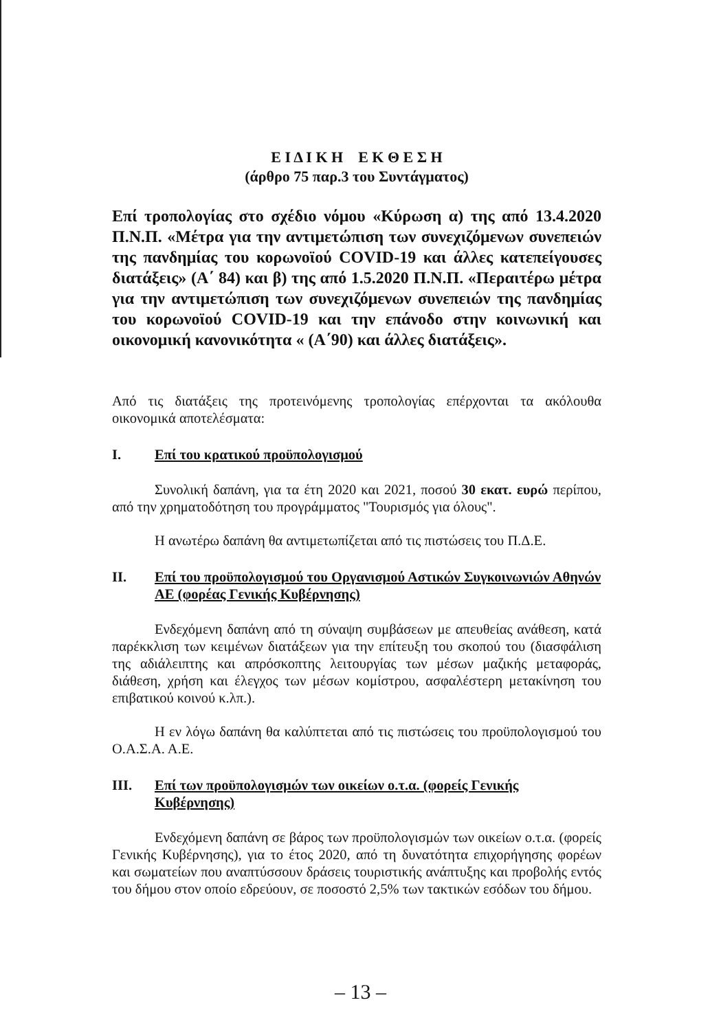Ε Ι Δ Ι Κ Η Ε Κ Θ Ε Σ Η
(άρθρο 75 παρ.3 του Συντάγματος)
Επί τροπολογίας στο σχέδιο νόμου «Κύρωση α) της από 13.4.2020 Π.Ν.Π. «Μέτρα για την αντιμετώπιση των συνεχιζόμενων συνεπειών της πανδημίας του κορωνοϊού COVID-19 και άλλες κατεπείγουσες διατάξεις» (Α΄ 84) και β) της από 1.5.2020 Π.Ν.Π. «Περαιτέρω μέτρα για την αντιμετώπιση των συνεχιζόμενων συνεπειών της πανδημίας του κορωνοϊού COVID-19 και την επάνοδο στην κοινωνική και οικονομική κανονικότητα « (Α΄90) και άλλες διατάξεις».
Από τις διατάξεις της προτεινόμενης τροπολογίας επέρχονται τα ακόλουθα οικονομικά αποτελέσματα:
I. Επί του κρατικού προϋπολογισμού
Συνολική δαπάνη, για τα έτη 2020 και 2021, ποσού 30 εκατ. ευρώ περίπου, από την χρηματοδότηση του προγράμματος "Τουρισμός για όλους".
Η ανωτέρω δαπάνη θα αντιμετωπίζεται από τις πιστώσεις του Π.Δ.Ε.
II. Επί του προϋπολογισμού του Οργανισμού Αστικών Συγκοινωνιών Αθηνών ΑΕ (φορέας Γενικής Κυβέρνησης)
Ενδεχόμενη δαπάνη από τη σύναψη συμβάσεων με απευθείας ανάθεση, κατά παρέκκλιση των κειμένων διατάξεων για την επίτευξη του σκοπού του (διασφάλιση της αδιάλειπτης και απρόσκοπτης λειτουργίας των μέσων μαζικής μεταφοράς, διάθεση, χρήση και έλεγχος των μέσων κομίστρου, ασφαλέστερη μετακίνηση του επιβατικού κοινού κ.λπ.).
Η εν λόγω δαπάνη θα καλύπτεται από τις πιστώσεις του προϋπολογισμού του Ο.Α.Σ.Α. Α.Ε.
III. Επί των προϋπολογισμών των οικείων ο.τ.α. (φορείς Γενικής Κυβέρνησης)
Ενδεχόμενη δαπάνη σε βάρος των προϋπολογισμών των οικείων ο.τ.α. (φορείς Γενικής Κυβέρνησης), για το έτος 2020, από τη δυνατότητα επιχορήγησης φορέων και σωματείων που αναπτύσσουν δράσεις τουριστικής ανάπτυξης και προβολής εντός του δήμου στον οποίο εδρεύουν, σε ποσοστό 2,5% των τακτικών εσόδων του δήμου.
– 13 –